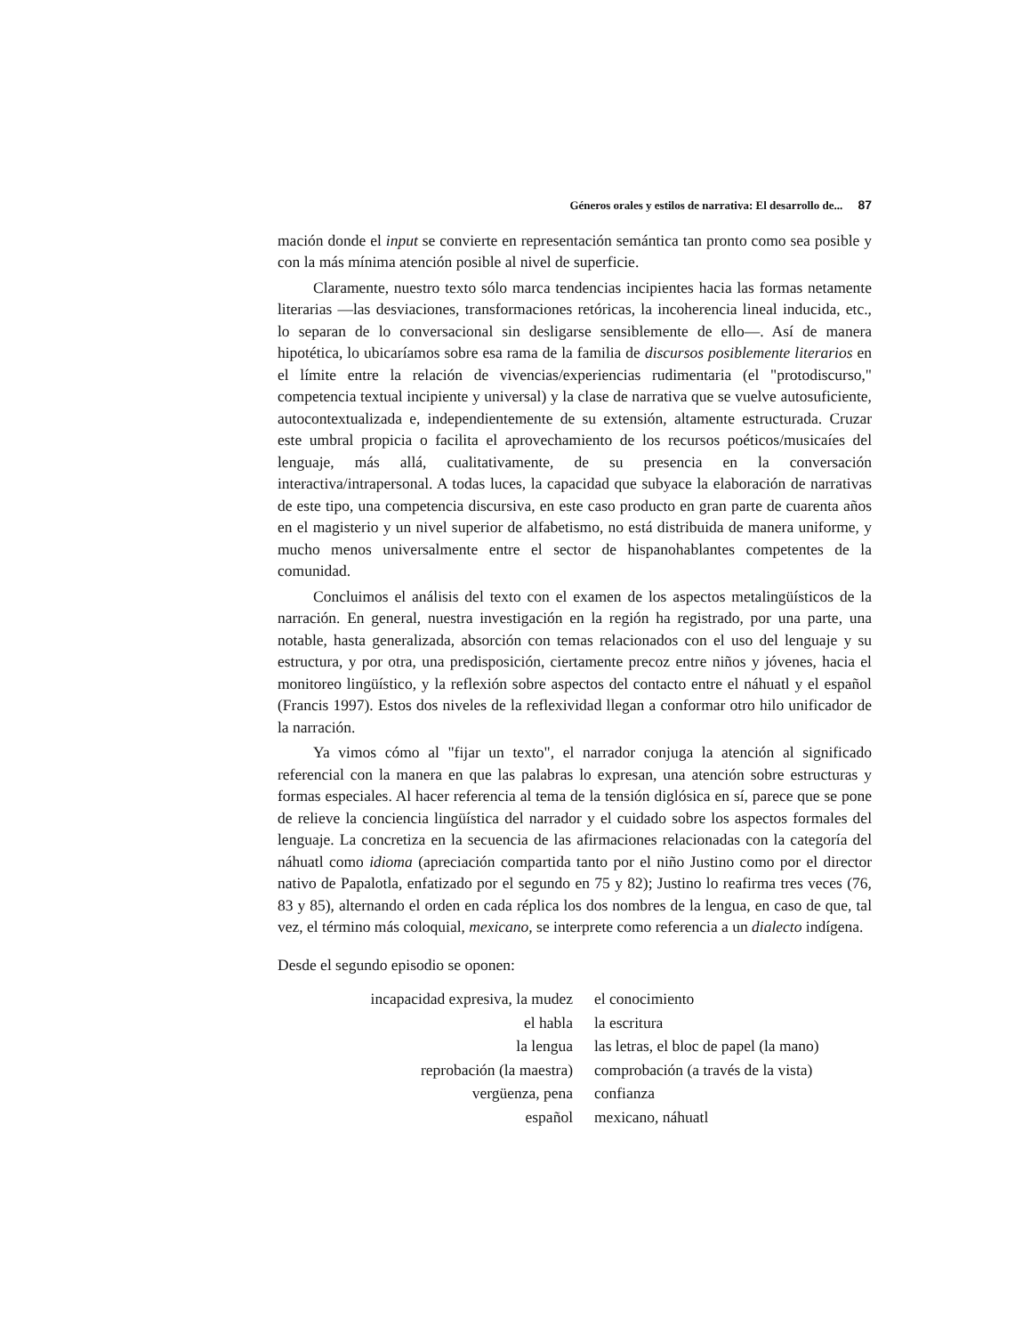Géneros orales y estilos de narrativa: El desarrollo de... 87
mación donde el input se convierte en representación semántica tan pronto como sea posible y con la más mínima atención posible al nivel de superficie.
Claramente, nuestro texto sólo marca tendencias incipientes hacia las formas netamente literarias —las desviaciones, transformaciones retóricas, la incoherencia lineal inducida, etc., lo separan de lo conversacional sin desligarse sensiblemente de ello—. Así de manera hipotética, lo ubicaríamos sobre esa rama de la familia de discursos posiblemente literarios en el límite entre la relación de vivencias/experiencias rudimentaria (el "protodiscurso," competencia textual incipiente y universal) y la clase de narrativa que se vuelve autosuficiente, autocontextualizada e, independientemente de su extensión, altamente estructurada. Cruzar este umbral propicia o facilita el aprovechamiento de los recursos poéticos/musicaíes del lenguaje, más allá, cualitativamente, de su presencia en la conversación interactiva/intrapersonal. A todas luces, la capacidad que subyace la elaboración de narrativas de este tipo, una competencia discursiva, en este caso producto en gran parte de cuarenta años en el magisterio y un nivel superior de alfabetismo, no está distribuida de manera uniforme, y mucho menos universalmente entre el sector de hispanohablantes competentes de la comunidad.
Concluimos el análisis del texto con el examen de los aspectos metalingüísticos de la narración. En general, nuestra investigación en la región ha registrado, por una parte, una notable, hasta generalizada, absorción con temas relacionados con el uso del lenguaje y su estructura, y por otra, una predisposición, ciertamente precoz entre niños y jóvenes, hacia el monitoreo lingüístico, y la reflexión sobre aspectos del contacto entre el náhuatl y el español (Francis 1997). Estos dos niveles de la reflexividad llegan a conformar otro hilo unificador de la narración.
Ya vimos cómo al "fijar un texto", el narrador conjuga la atención al significado referencial con la manera en que las palabras lo expresan, una atención sobre estructuras y formas especiales. Al hacer referencia al tema de la tensión diglósica en sí, parece que se pone de relieve la conciencia lingüística del narrador y el cuidado sobre los aspectos formales del lenguaje. La concretiza en la secuencia de las afirmaciones relacionadas con la categoría del náhuatl como idioma (apreciación compartida tanto por el niño Justino como por el director nativo de Papalotla, enfatizado por el segundo en 75 y 82); Justino lo reafirma tres veces (76, 83 y 85), alternando el orden en cada réplica los dos nombres de la lengua, en caso de que, tal vez, el término más coloquial, mexicano, se interprete como referencia a un dialecto indígena.
Desde el segundo episodio se oponen:
| incapacidad expresiva, la mudez | el conocimiento |
| el habla | la escritura |
| la lengua | las letras, el bloc de papel (la mano) |
| reprobación (la maestra) | comprobación (a través de la vista) |
| vergüenza, pena | confianza |
| español | mexicano, náhuatl |